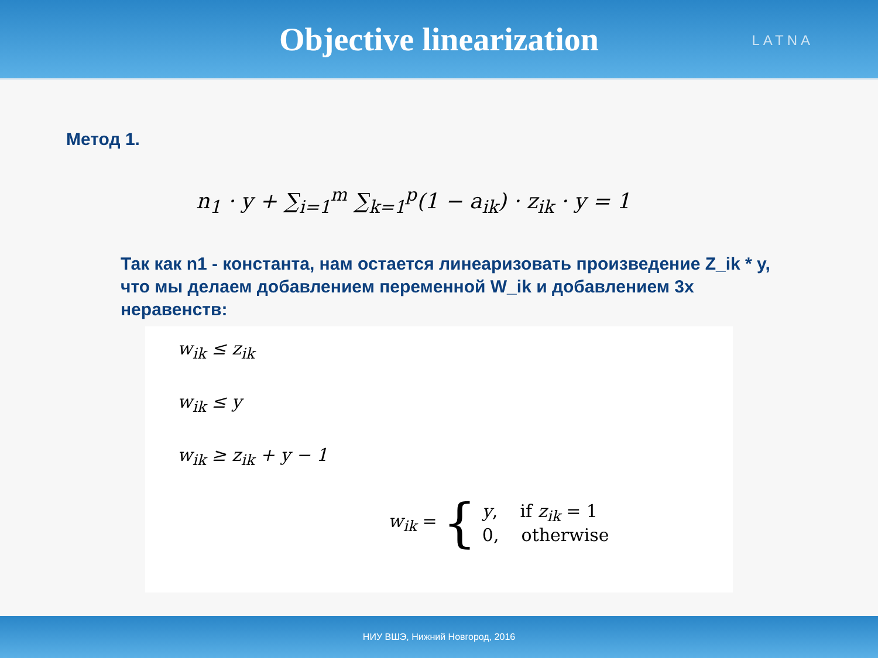Objective linearization
LATNA
Метод 1.
n<sub>1</sub> · y + ∑<sub>i=1</sub><sup>m</sup> ∑<sub>k=1</sub><sup>p</sup>(1 − a<sub>ik</sub>) · z<sub>ik</sub> · y = 1
Так как n1 - константа, нам остается линеаризовать произведение Z_ik * y, что мы делаем добавлением переменной W_ik и добавлением 3х неравенств:
w<sub>ik</sub> ≤ z<sub>ik</sub>
w<sub>ik</sub> ≤ y
w<sub>ik</sub> ≥ z<sub>ik</sub> + y − 1
w<sub>ik</sub> = {
y, if z<sub>ik</sub> = 1
0, otherwise
НИУ ВШЭ, Нижний Новгород, 2016